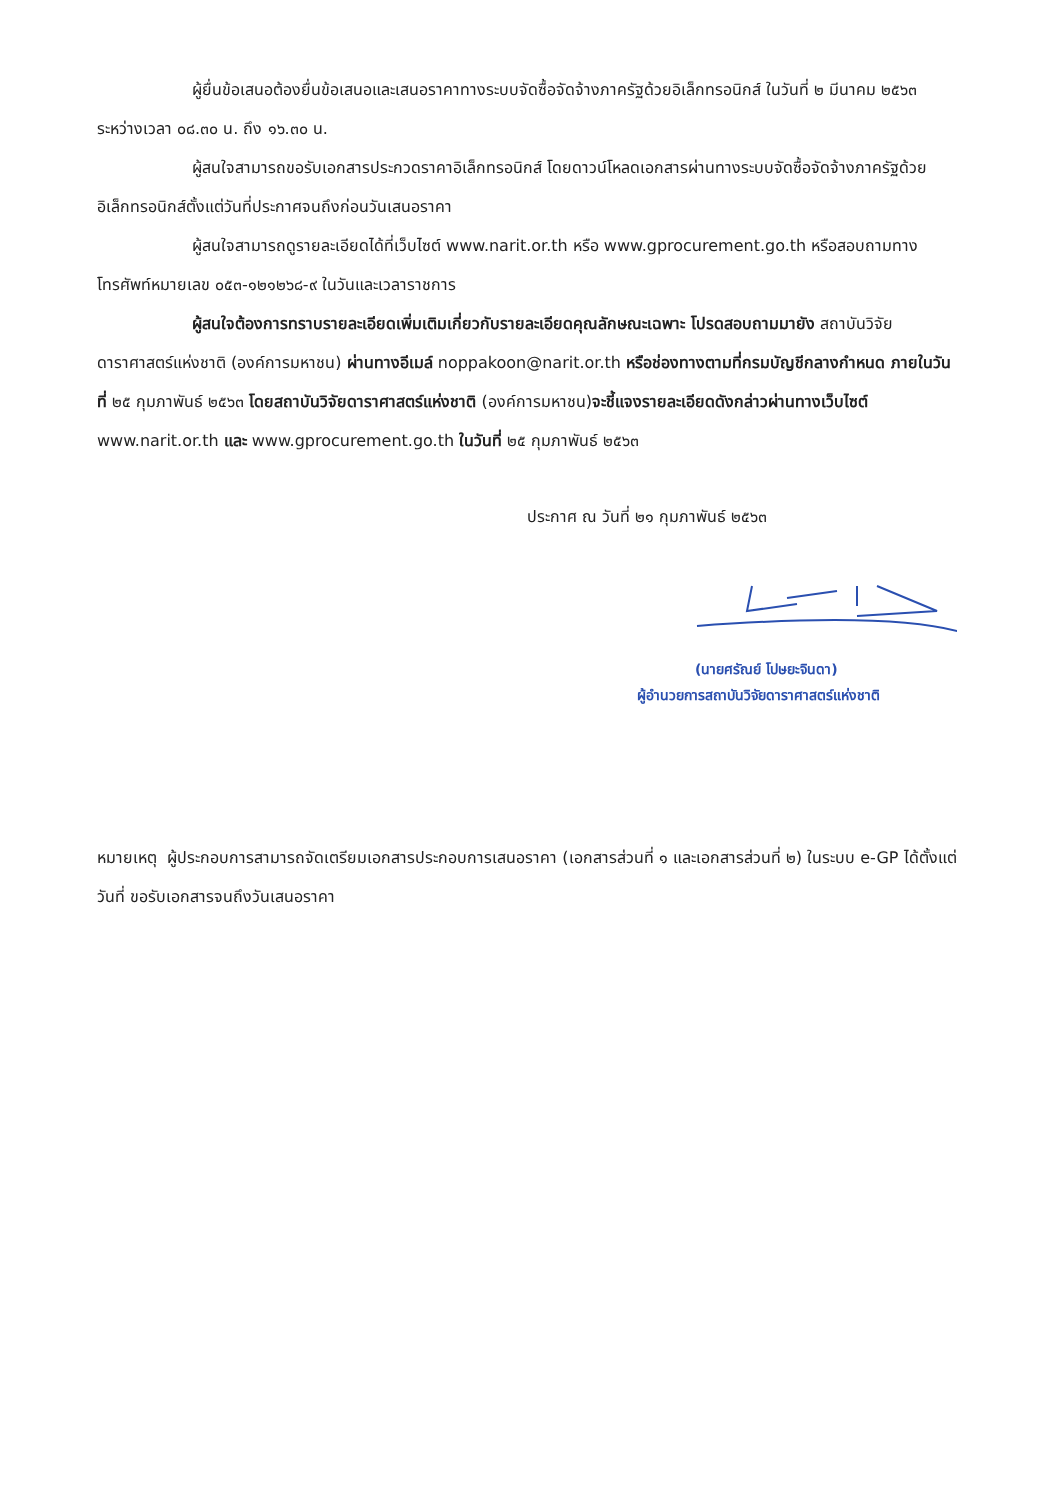ผู้ยื่นข้อเสนอต้องยื่นข้อเสนอและเสนอราคาทางระบบจัดซื้อจัดจ้างภาครัฐด้วยอิเล็กทรอนิกส์ ในวันที่ ๒ มีนาคม ๒๕๖๓ ระหว่างเวลา ๐๘.๓๐ น. ถึง ๑๖.๓๐ น.
ผู้สนใจสามารถขอรับเอกสารประกวดราคาอิเล็กทรอนิกส์ โดยดาวน์โหลดเอกสารผ่านทางระบบจัดซื้อจัดจ้างภาครัฐด้วยอิเล็กทรอนิกส์ตั้งแต่วันที่ประกาศจนถึงก่อนวันเสนอราคา
ผู้สนใจสามารถดูรายละเอียดได้ที่เว็บไซต์ www.narit.or.th หรือ www.gprocurement.go.th หรือสอบถามทางโทรศัพท์หมายเลข ๐๕๓-๑๒๑๒๖๘-๙ ในวันและเวลาราชการ
ผู้สนใจต้องการทราบรายละเอียดเพิ่มเติมเกี่ยวกับรายละเอียดคุณลักษณะเฉพาะ โปรดสอบถามมายัง สถาบันวิจัยดาราศาสตร์แห่งชาติ (องค์การมหาชน) ผ่านทางอีเมล์ noppakoon@narit.or.th หรือช่องทางตามที่กรมบัญชีกลางกำหนด ภายในวันที่ ๒๕ กุมภาพันธ์ ๒๕๖๓ โดยสถาบันวิจัยดาราศาสตร์แห่งชาติ (องค์การมหาชน)จะชี้แจงรายละเอียดดังกล่าวผ่านทางเว็บไซต์ www.narit.or.th และ www.gprocurement.go.th ในวันที่ ๒๕ กุมภาพันธ์ ๒๕๖๓
ประกาศ ณ วันที่ ๒๑ กุมภาพันธ์ ๒๕๖๓
(นายศรัณย์ โปษยะจินดา)
ผู้อำนวยการสถาบันวิจัยดาราศาสตร์แห่งชาติ
หมายเหตุ ผู้ประกอบการสามารถจัดเตรียมเอกสารประกอบการเสนอราคา (เอกสารส่วนที่ ๑ และเอกสารส่วนที่ ๒) ในระบบ e-GP ได้ตั้งแต่วันที่ ขอรับเอกสารจนถึงวันเสนอราคา